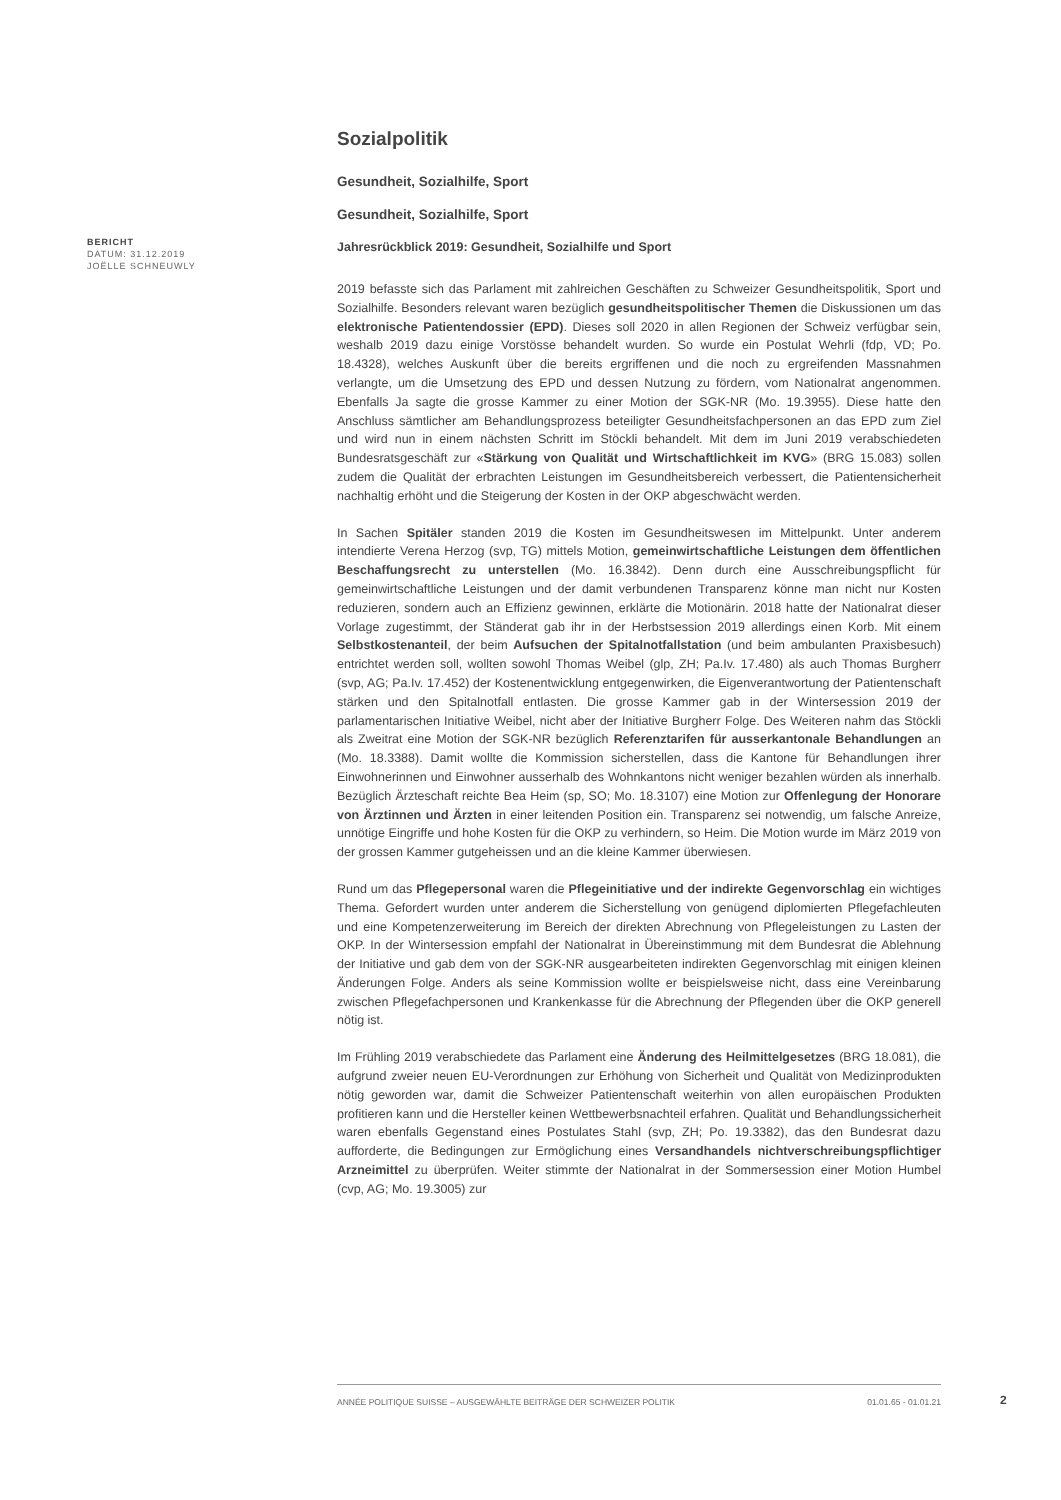BERICHT
DATUM: 31.12.2019
JOËLLE SCHNEUWLY
Sozialpolitik
Gesundheit, Sozialhilfe, Sport
Gesundheit, Sozialhilfe, Sport
Jahresrückblick 2019: Gesundheit, Sozialhilfe und Sport
2019 befasste sich das Parlament mit zahlreichen Geschäften zu Schweizer Gesundheitspolitik, Sport und Sozialhilfe. Besonders relevant waren bezüglich gesundheitspolitischer Themen die Diskussionen um das elektronische Patientendossier (EPD). Dieses soll 2020 in allen Regionen der Schweiz verfügbar sein, weshalb 2019 dazu einige Vorstösse behandelt wurden. So wurde ein Postulat Wehrli (fdp, VD; Po. 18.4328), welches Auskunft über die bereits ergriffenen und die noch zu ergreifenden Massnahmen verlangte, um die Umsetzung des EPD und dessen Nutzung zu fördern, vom Nationalrat angenommen. Ebenfalls Ja sagte die grosse Kammer zu einer Motion der SGK-NR (Mo. 19.3955). Diese hatte den Anschluss sämtlicher am Behandlungsprozess beteiligter Gesundheitsfachpersonen an das EPD zum Ziel und wird nun in einem nächsten Schritt im Stöckli behandelt. Mit dem im Juni 2019 verabschiedeten Bundesratsgeschäft zur «Stärkung von Qualität und Wirtschaftlichkeit im KVG» (BRG 15.083) sollen zudem die Qualität der erbrachten Leistungen im Gesundheitsbereich verbessert, die Patientensicherheit nachhaltig erhöht und die Steigerung der Kosten in der OKP abgeschwächt werden.
In Sachen Spitäler standen 2019 die Kosten im Gesundheitswesen im Mittelpunkt. Unter anderem intendierte Verena Herzog (svp, TG) mittels Motion, gemeinwirtschaftliche Leistungen dem öffentlichen Beschaffungsrecht zu unterstellen (Mo. 16.3842). Denn durch eine Ausschreibungspflicht für gemeinwirtschaftliche Leistungen und der damit verbundenen Transparenz könne man nicht nur Kosten reduzieren, sondern auch an Effizienz gewinnen, erklärte die Motionärin. 2018 hatte der Nationalrat dieser Vorlage zugestimmt, der Ständerat gab ihr in der Herbstsession 2019 allerdings einen Korb. Mit einem Selbstkostenanteil, der beim Aufsuchen der Spitalnotfallstation (und beim ambulanten Praxisbesuch) entrichtet werden soll, wollten sowohl Thomas Weibel (glp, ZH; Pa.Iv. 17.480) als auch Thomas Burgherr (svp, AG; Pa.Iv. 17.452) der Kostenentwicklung entgegenwirken, die Eigenverantwortung der Patientenschaft stärken und den Spitalnotfall entlasten. Die grosse Kammer gab in der Wintersession 2019 der parlamentarischen Initiative Weibel, nicht aber der Initiative Burgherr Folge. Des Weiteren nahm das Stöckli als Zweitrat eine Motion der SGK-NR bezüglich Referenztarifen für ausserkantonale Behandlungen an (Mo. 18.3388). Damit wollte die Kommission sicherstellen, dass die Kantone für Behandlungen ihrer Einwohnerinnen und Einwohner ausserhalb des Wohnkantons nicht weniger bezahlen würden als innerhalb. Bezüglich Ärzteschaft reichte Bea Heim (sp, SO; Mo. 18.3107) eine Motion zur Offenlegung der Honorare von Ärztinnen und Ärzten in einer leitenden Position ein. Transparenz sei notwendig, um falsche Anreize, unnötige Eingriffe und hohe Kosten für die OKP zu verhindern, so Heim. Die Motion wurde im März 2019 von der grossen Kammer gutgeheissen und an die kleine Kammer überwiesen.
Rund um das Pflegepersonal waren die Pflegeinitiative und der indirekte Gegenvorschlag ein wichtiges Thema. Gefordert wurden unter anderem die Sicherstellung von genügend diplomierten Pflegefachleuten und eine Kompetenzerweiterung im Bereich der direkten Abrechnung von Pflegeleistungen zu Lasten der OKP. In der Wintersession empfahl der Nationalrat in Übereinstimmung mit dem Bundesrat die Ablehnung der Initiative und gab dem von der SGK-NR ausgearbeiteten indirekten Gegenvorschlag mit einigen kleinen Änderungen Folge. Anders als seine Kommission wollte er beispielsweise nicht, dass eine Vereinbarung zwischen Pflegefachpersonen und Krankenkasse für die Abrechnung der Pflegenden über die OKP generell nötig ist.
Im Frühling 2019 verabschiedete das Parlament eine Änderung des Heilmittelgesetzes (BRG 18.081), die aufgrund zweier neuen EU-Verordnungen zur Erhöhung von Sicherheit und Qualität von Medizinprodukten nötig geworden war, damit die Schweizer Patientenschaft weiterhin von allen europäischen Produkten profitieren kann und die Hersteller keinen Wettbewerbsnachteil erfahren. Qualität und Behandlungssicherheit waren ebenfalls Gegenstand eines Postulates Stahl (svp, ZH; Po. 19.3382), das den Bundesrat dazu aufforderte, die Bedingungen zur Ermöglichung eines Versandhandels nichtverschreibungspflichtiger Arzneimittel zu überprüfen. Weiter stimmte der Nationalrat in der Sommersession einer Motion Humbel (cvp, AG; Mo. 19.3005) zur
ANNÉE POLITIQUE SUISSE – AUSGEWÄHLTE BEITRÄGE DER SCHWEIZER POLITIK 01.01.65 - 01.01.21
2